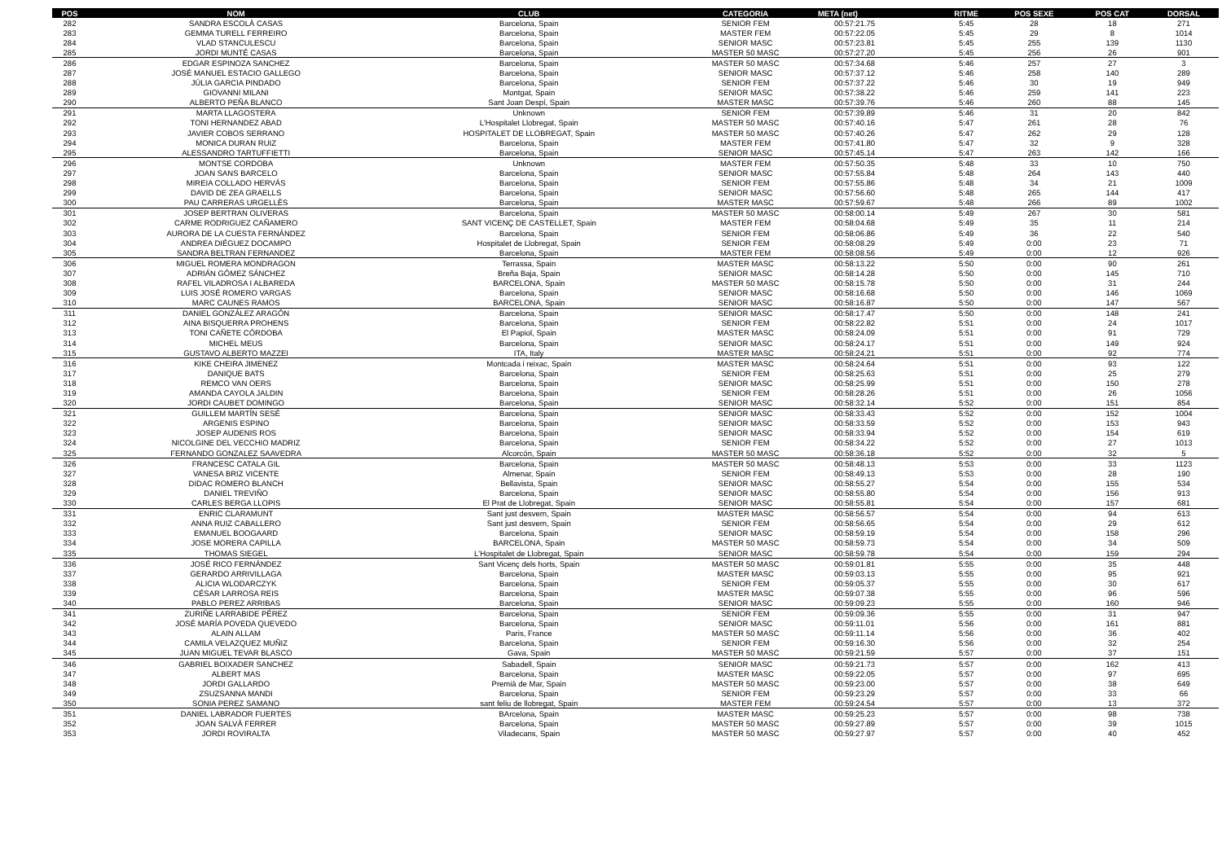| POS | NOM | CLUB | CATEGORIA | META (net) | RITME | POS SEXE | POS CAT | DORSAL |
| --- | --- | --- | --- | --- | --- | --- | --- | --- |
| 282 | SANDRA ESCOLÀ CASAS | Barcelona, Spain | SENIOR FEM | 00:57:21.75 | 5:45 | 28 | 18 | 271 |
| 283 | GEMMA TURELL FERREIRO | Barcelona, Spain | MASTER FEM | 00:57:22.05 | 5:45 | 29 | 8 | 1014 |
| 284 | VLAD STANCULESCU | Barcelona, Spain | SENIOR MASC | 00:57:23.81 | 5:45 | 255 | 139 | 1130 |
| 285 | JORDI MUNTÉ CASAS | Barcelona, Spain | MASTER 50 MASC | 00:57:27.20 | 5:45 | 256 | 26 | 901 |
| 286 | EDGAR ESPINOZA SANCHEZ | Barcelona, Spain | MASTER 50 MASC | 00:57:34.68 | 5:46 | 257 | 27 | 3 |
| 287 | JOSÉ MANUEL ESTACIO GALLEGO | Barcelona, Spain | SENIOR MASC | 00:57:37.12 | 5:46 | 258 | 140 | 289 |
| 288 | JÚLIA GARCIA PINDADO | Barcelona, Spain | SENIOR FEM | 00:57:37.22 | 5:46 | 30 | 19 | 949 |
| 289 | GIOVANNI MILANI | Montgat, Spain | SENIOR MASC | 00:57:38.22 | 5:46 | 259 | 141 | 223 |
| 290 | ALBERTO PEÑA BLANCO | Sant Joan Despí, Spain | MASTER MASC | 00:57:39.76 | 5:46 | 260 | 88 | 145 |
| 291 | MARTA LLAGOSTERA | Unknown | SENIOR FEM | 00:57:39.89 | 5:46 | 31 | 20 | 842 |
| 292 | TONI HERNANDEZ ABAD | L'Hospitalet Llobregat, Spain | MASTER 50 MASC | 00:57:40.16 | 5:47 | 261 | 28 | 76 |
| 293 | JAVIER COBOS SERRANO | HOSPITALET DE LLOBREGAT, Spain | MASTER 50 MASC | 00:57:40.26 | 5:47 | 262 | 29 | 128 |
| 294 | MONICA DURAN RUIZ | Barcelona, Spain | MASTER FEM | 00:57:41.80 | 5:47 | 32 | 9 | 328 |
| 295 | ALESSANDRO TARTUFFIETTI | Barcelona, Spain | SENIOR MASC | 00:57:45.14 | 5:47 | 263 | 142 | 166 |
| 296 | MONTSE CORDOBA | Unknown | MASTER FEM | 00:57:50.35 | 5:48 | 33 | 10 | 750 |
| 297 | JOAN SANS BARCELO | Barcelona, Spain | SENIOR MASC | 00:57:55.84 | 5:48 | 264 | 143 | 440 |
| 298 | MIREIA COLLADO HERVÁS | Barcelona, Spain | SENIOR FEM | 00:57:55.86 | 5:48 | 34 | 21 | 1009 |
| 299 | DAVID DE ZEA GRAELLS | Barcelona, Spain | SENIOR MASC | 00:57:56.60 | 5:48 | 265 | 144 | 417 |
| 300 | PAU CARRERAS URGELLÈS | Barcelona, Spain | MASTER MASC | 00:57:59.67 | 5:48 | 266 | 89 | 1002 |
| 301 | JOSEP BERTRAN OLIVERAS | Barcelona, Spain | MASTER 50 MASC | 00:58:00.14 | 5:49 | 267 | 30 | 581 |
| 302 | CARME RODRIGUEZ CAÑAMERO | SANT VICENÇ DE CASTELLET, Spain | MASTER FEM | 00:58:04.68 | 5:49 | 35 | 11 | 214 |
| 303 | AURORA DE LA CUESTA FERNÁNDEZ | Barcelona, Spain | SENIOR FEM | 00:58:06.86 | 5:49 | 36 | 22 | 540 |
| 304 | ANDREA DIÉGUEZ DOCAMPO | Hospitalet de Llobregat, Spain | SENIOR FEM | 00:58:08.29 | 5:49 | 0:00 | 23 | 71 |
| 305 | SANDRA BELTRAN FERNANDEZ | Barcelona, Spain | MASTER FEM | 00:58:08.56 | 5:49 | 0:00 | 12 | 926 |
| 306 | MIGUEL ROMERA MONDRAGON | Terrassa, Spain | MASTER MASC | 00:58:13.22 | 5:50 | 0:00 | 90 | 261 |
| 307 | ADRIÁN GÓMEZ SÁNCHEZ | Breña Baja, Spain | SENIOR MASC | 00:58:14.28 | 5:50 | 0:00 | 145 | 710 |
| 308 | RAFEL VILADROSA I ALBAREDA | BARCELONA, Spain | MASTER 50 MASC | 00:58:15.78 | 5:50 | 0:00 | 31 | 244 |
| 309 | LUIS JOSÉ ROMERO VARGAS | Barcelona, Spain | SENIOR MASC | 00:58:16.68 | 5:50 | 0:00 | 146 | 1069 |
| 310 | MARC CAUNES RAMOS | BARCELONA, Spain | SENIOR MASC | 00:58:16.87 | 5:50 | 0:00 | 147 | 567 |
| 311 | DANIEL GONZÁLEZ ARAGÓN | Barcelona, Spain | SENIOR MASC | 00:58:17.47 | 5:50 | 0:00 | 148 | 241 |
| 312 | AINA BISQUERRA PROHENS | Barcelona, Spain | SENIOR FEM | 00:58:22.82 | 5:51 | 0:00 | 24 | 1017 |
| 313 | TONI CAÑETE CÓRDOBA | El Papiol, Spain | MASTER MASC | 00:58:24.09 | 5:51 | 0:00 | 91 | 729 |
| 314 | MICHEL MEUS | Barcelona, Spain | SENIOR MASC | 00:58:24.17 | 5:51 | 0:00 | 149 | 924 |
| 315 | GUSTAVO ALBERTO MAZZEI | ITA, Italy | MASTER MASC | 00:58:24.21 | 5:51 | 0:00 | 92 | 774 |
| 316 | KIKE CHEIRA JIMENEZ | Montcada i reixac, Spain | MASTER MASC | 00:58:24.64 | 5:51 | 0:00 | 93 | 122 |
| 317 | DANIQUE BATS | Barcelona, Spain | SENIOR FEM | 00:58:25.63 | 5:51 | 0:00 | 25 | 279 |
| 318 | REMCO VAN OERS | Barcelona, Spain | SENIOR MASC | 00:58:25.99 | 5:51 | 0:00 | 150 | 278 |
| 319 | AMANDA CAYOLA JALDIN | Barcelona, Spain | SENIOR FEM | 00:58:28.26 | 5:51 | 0:00 | 26 | 1056 |
| 320 | JORDI CAUBET DOMINGO | Barcelona, Spain | SENIOR MASC | 00:58:32.14 | 5:52 | 0:00 | 151 | 854 |
| 321 | GUILLEM MARTÍN SESÉ | Barcelona, Spain | SENIOR MASC | 00:58:33.43 | 5:52 | 0:00 | 152 | 1004 |
| 322 | ARGENIS ESPINO | Barcelona, Spain | SENIOR MASC | 00:58:33.59 | 5:52 | 0:00 | 153 | 943 |
| 323 | JOSEP AUDENIS ROS | Barcelona, Spain | SENIOR MASC | 00:58:33.94 | 5:52 | 0:00 | 154 | 619 |
| 324 | NICOLGINE DEL VECCHIO MADRIZ | Barcelona, Spain | SENIOR FEM | 00:58:34.22 | 5:52 | 0:00 | 27 | 1013 |
| 325 | FERNANDO GONZALEZ SAAVEDRA | Alcorcón, Spain | MASTER 50 MASC | 00:58:36.18 | 5:52 | 0:00 | 32 | 5 |
| 326 | FRANCESC CATALA GIL | Barcelona, Spain | MASTER 50 MASC | 00:58:48.13 | 5:53 | 0:00 | 33 | 1123 |
| 327 | VANESA BRIZ VICENTE | Almenar, Spain | SENIOR FEM | 00:58:49.13 | 5:53 | 0:00 | 28 | 190 |
| 328 | DIDAC ROMERO BLANCH | Bellavista, Spain | SENIOR MASC | 00:58:55.27 | 5:54 | 0:00 | 155 | 534 |
| 329 | DANIEL TREVIÑO | Barcelona, Spain | SENIOR MASC | 00:58:55.80 | 5:54 | 0:00 | 156 | 913 |
| 330 | CARLES BERGA LLOPIS | El Prat de Llobregat, Spain | SENIOR MASC | 00:58:55.81 | 5:54 | 0:00 | 157 | 681 |
| 331 | ENRIC CLARAMUNT | Sant just desvern, Spain | MASTER MASC | 00:58:56.57 | 5:54 | 0:00 | 94 | 613 |
| 332 | ANNA RUIZ CABALLERO | Sant just desvern, Spain | SENIOR FEM | 00:58:56.65 | 5:54 | 0:00 | 29 | 612 |
| 333 | EMANUEL BOOGAARD | Barcelona, Spain | SENIOR MASC | 00:58:59.19 | 5:54 | 0:00 | 158 | 296 |
| 334 | JOSE MORERA CAPILLA | BARCELONA, Spain | MASTER 50 MASC | 00:58:59.73 | 5:54 | 0:00 | 34 | 509 |
| 335 | THOMAS SIEGEL | L'Hospitalet de Llobregat, Spain | SENIOR MASC | 00:58:59.78 | 5:54 | 0:00 | 159 | 294 |
| 336 | JOSÉ RICO FERNÁNDEZ | Sant Vicenç dels horts, Spain | MASTER 50 MASC | 00:59:01.81 | 5:55 | 0:00 | 35 | 448 |
| 337 | GERARDO ARRIVILLAGA | Barcelona, Spain | MASTER MASC | 00:59:03.13 | 5:55 | 0:00 | 95 | 921 |
| 338 | ALICIA WLODARCZYK | Barcelona, Spain | SENIOR FEM | 00:59:05.37 | 5:55 | 0:00 | 30 | 617 |
| 339 | CÉSAR LARROSA REIS | Barcelona, Spain | MASTER MASC | 00:59:07.38 | 5:55 | 0:00 | 96 | 596 |
| 340 | PABLO PEREZ ARRIBAS | Barcelona, Spain | SENIOR MASC | 00:59:09.23 | 5:55 | 0:00 | 160 | 946 |
| 341 | ZURIÑE LARRABIDE PÉREZ | Barcelona, Spain | SENIOR FEM | 00:59:09.36 | 5:55 | 0:00 | 31 | 947 |
| 342 | JOSÉ MARÍA POVEDA QUEVEDO | Barcelona, Spain | SENIOR MASC | 00:59:11.01 | 5:56 | 0:00 | 161 | 881 |
| 343 | ALAIN ALLAM | Paris, France | MASTER 50 MASC | 00:59:11.14 | 5:56 | 0:00 | 36 | 402 |
| 344 | CAMILA VELAZQUEZ MUÑIZ | Barcelona, Spain | SENIOR FEM | 00:59:16.30 | 5:56 | 0:00 | 32 | 254 |
| 345 | JUAN MIGUEL TEVAR BLASCO | Gava, Spain | MASTER 50 MASC | 00:59:21.59 | 5:57 | 0:00 | 37 | 151 |
| 346 | GABRIEL BOIXADER SANCHEZ | Sabadell, Spain | SENIOR MASC | 00:59:21.73 | 5:57 | 0:00 | 162 | 413 |
| 347 | ALBERT MAS | Barcelona, Spain | MASTER MASC | 00:59:22.05 | 5:57 | 0:00 | 97 | 695 |
| 348 | JORDI GALLARDO | Premià de Mar, Spain | MASTER 50 MASC | 00:59:23.00 | 5:57 | 0:00 | 38 | 649 |
| 349 | ZSUZSANNA MANDI | Barcelona, Spain | SENIOR FEM | 00:59:23.29 | 5:57 | 0:00 | 33 | 66 |
| 350 | SONIA PEREZ SAMANO | sant feliu de llobregat, Spain | MASTER FEM | 00:59:24.54 | 5:57 | 0:00 | 13 | 372 |
| 351 | DANIEL LABRADOR FUERTES | BArcelona, Spain | MASTER MASC | 00:59:25.23 | 5:57 | 0:00 | 98 | 738 |
| 352 | JOAN SALVÀ FERRER | Barcelona, Spain | MASTER 50 MASC | 00:59:27.89 | 5:57 | 0:00 | 39 | 1015 |
| 353 | JORDI ROVIRALTA | Viladecans, Spain | MASTER 50 MASC | 00:59:27.97 | 5:57 | 0:00 | 40 | 452 |